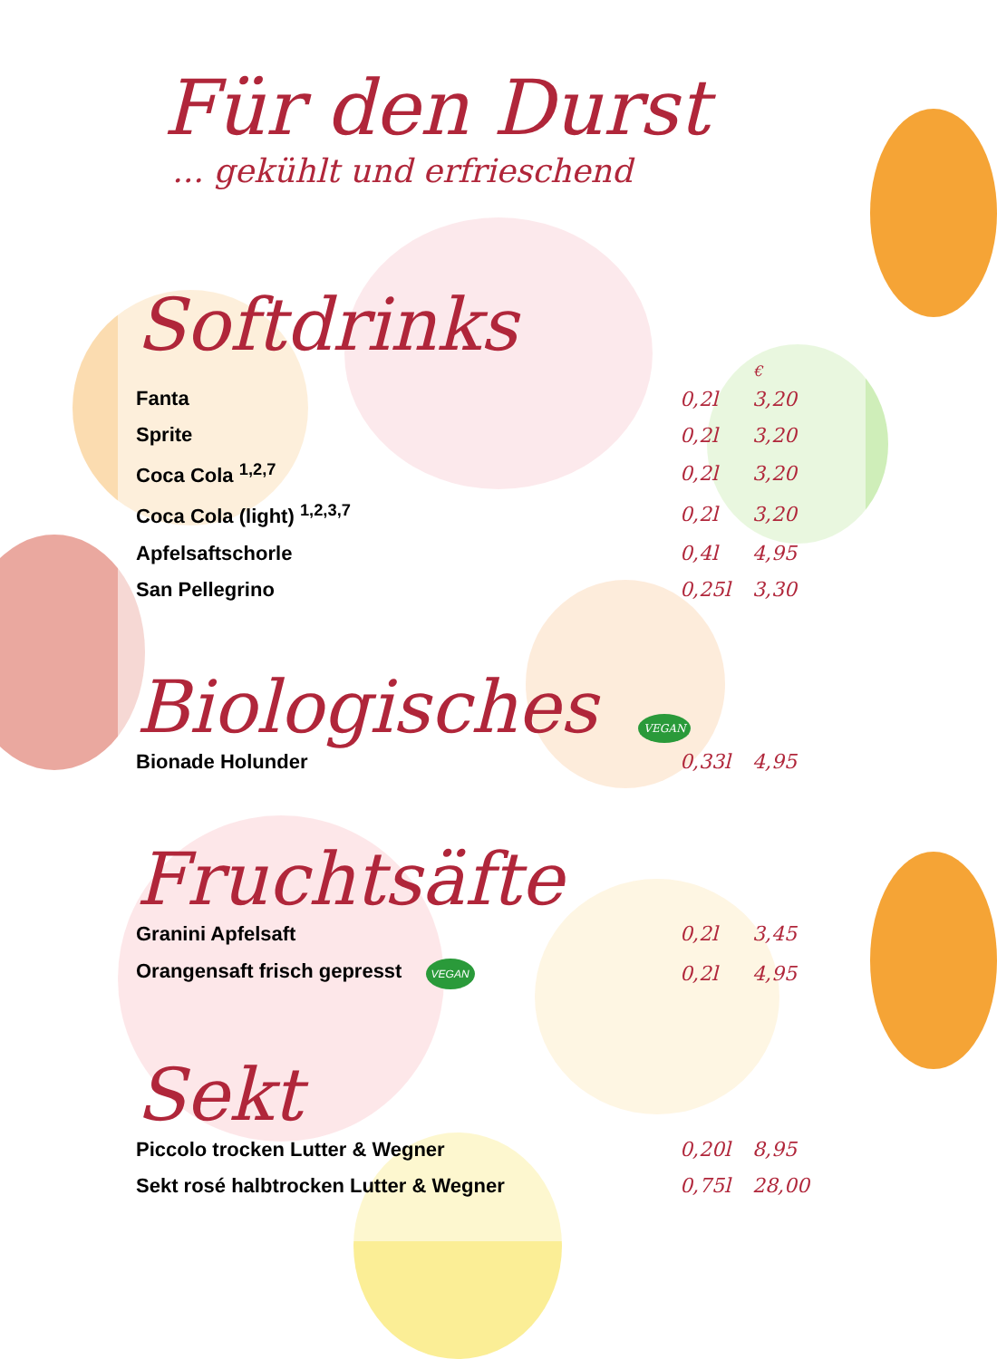Für den Durst
... gekühlt und erfrieschend
Softdrinks
| | | € |
| --- | --- | --- |
| Fanta | 0,2l | 3,20 |
| Sprite | 0,2l | 3,20 |
| Coca Cola <sup>1,2,7</sup> | 0,2l | 3,20 |
| Coca Cola (light) <sup>1,2,3,7</sup> | 0,2l | 3,20 |
| Apfelsaftschorle | 0,4l | 4,95 |
| San Pellegrino | 0,25l | 3,30 |
Biologisches VEGAN
| Bionade Holunder | 0,33l | 4,95 |
Fruchtsäfte
| Granini Apfelsaft | 0,2l | 3,45 |
| Orangensaft frisch gepresst VEGAN | 0,2l | 4,95 |
Sekt
| Piccolo trocken Lutter & Wegner | 0,20l | 8,95 |
| Sekt rosé halbtrocken Lutter & Wegner | 0,75l | 28,00 |